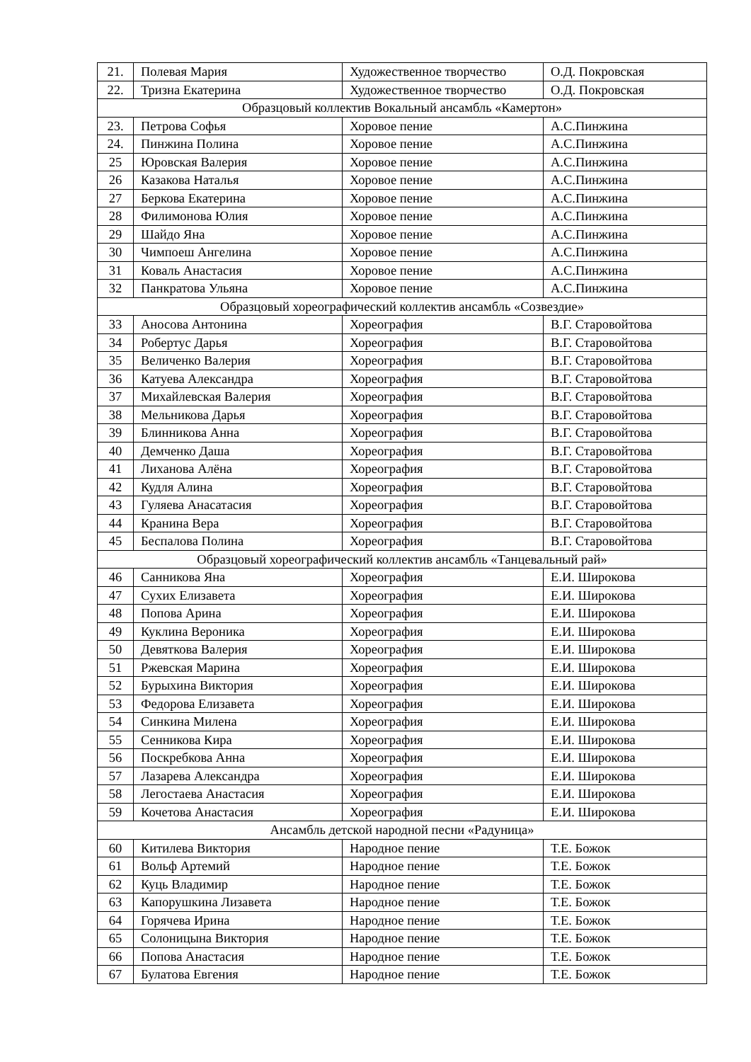| 21. | Полевая Мария | Художественное творчество | О.Д. Покровская |
| 22. | Тризна Екатерина | Художественное творчество | О.Д. Покровская |
| Образцовый коллектив Вокальный ансамбль «Камертон» | | | |
| 23. | Петрова Софья | Хоровое пение | А.С.Пинжина |
| 24. | Пинжина Полина | Хоровое пение | А.С.Пинжина |
| 25 | Юровская Валерия | Хоровое пение | А.С.Пинжина |
| 26 | Казакова Наталья | Хоровое пение | А.С.Пинжина |
| 27 | Беркова Екатерина | Хоровое пение | А.С.Пинжина |
| 28 | Филимонова Юлия | Хоровое пение | А.С.Пинжина |
| 29 | Шайдо Яна | Хоровое пение | А.С.Пинжина |
| 30 | Чимпоеш Ангелина | Хоровое пение | А.С.Пинжина |
| 31 | Коваль Анастасия | Хоровое пение | А.С.Пинжина |
| 32 | Панкратова Ульяна | Хоровое пение | А.С.Пинжина |
| Образцовый хореографический коллектив ансамбль «Созвездие» | | | |
| 33 | Аносова Антонина | Хореография | В.Г. Старовойтова |
| 34 | Робертус Дарья | Хореография | В.Г. Старовойтова |
| 35 | Величенко Валерия | Хореография | В.Г. Старовойтова |
| 36 | Катуева Александра | Хореография | В.Г. Старовойтова |
| 37 | Михайлевская Валерия | Хореография | В.Г. Старовойтова |
| 38 | Мельникова Дарья | Хореография | В.Г. Старовойтова |
| 39 | Блинникова Анна | Хореография | В.Г. Старовойтова |
| 40 | Демченко Даша | Хореография | В.Г. Старовойтова |
| 41 | Лиханова Алёна | Хореография | В.Г. Старовойтова |
| 42 | Кудля Алина | Хореография | В.Г. Старовойтова |
| 43 | Гуляева Анасатасия | Хореография | В.Г. Старовойтова |
| 44 | Кранина Вера | Хореография | В.Г. Старовойтова |
| 45 | Беспалова Полина | Хореография | В.Г. Старовойтова |
| Образцовый хореографический коллектив ансамбль «Танцевальный рай» | | | |
| 46 | Санникова Яна | Хореография | Е.И. Широкова |
| 47 | Сухих Елизавета | Хореография | Е.И. Широкова |
| 48 | Попова Арина | Хореография | Е.И. Широкова |
| 49 | Куклина Вероника | Хореография | Е.И. Широкова |
| 50 | Девяткова Валерия | Хореография | Е.И. Широкова |
| 51 | Ржевская Марина | Хореография | Е.И. Широкова |
| 52 | Бурыхина Виктория | Хореография | Е.И. Широкова |
| 53 | Федорова Елизавета | Хореография | Е.И. Широкова |
| 54 | Синкина Милена | Хореография | Е.И. Широкова |
| 55 | Сенникова Кира | Хореография | Е.И. Широкова |
| 56 | Поскребкова Анна | Хореография | Е.И. Широкова |
| 57 | Лазарева Александра | Хореография | Е.И. Широкова |
| 58 | Легостаева Анастасия | Хореография | Е.И. Широкова |
| 59 | Кочетова Анастасия | Хореография | Е.И. Широкова |
| Ансамбль детской народной песни «Радуница» | | | |
| 60 | Китилева Виктория | Народное пение | Т.Е. Божок |
| 61 | Вольф Артемий | Народное пение | Т.Е. Божок |
| 62 | Куць Владимир | Народное пение | Т.Е. Божок |
| 63 | Капорушкина Лизавета | Народное пение | Т.Е. Божок |
| 64 | Горячева Ирина | Народное пение | Т.Е. Божок |
| 65 | Солоницына Виктория | Народное пение | Т.Е. Божок |
| 66 | Попова Анастасия | Народное пение | Т.Е. Божок |
| 67 | Булатова Евгения | Народное пение | Т.Е. Божок |